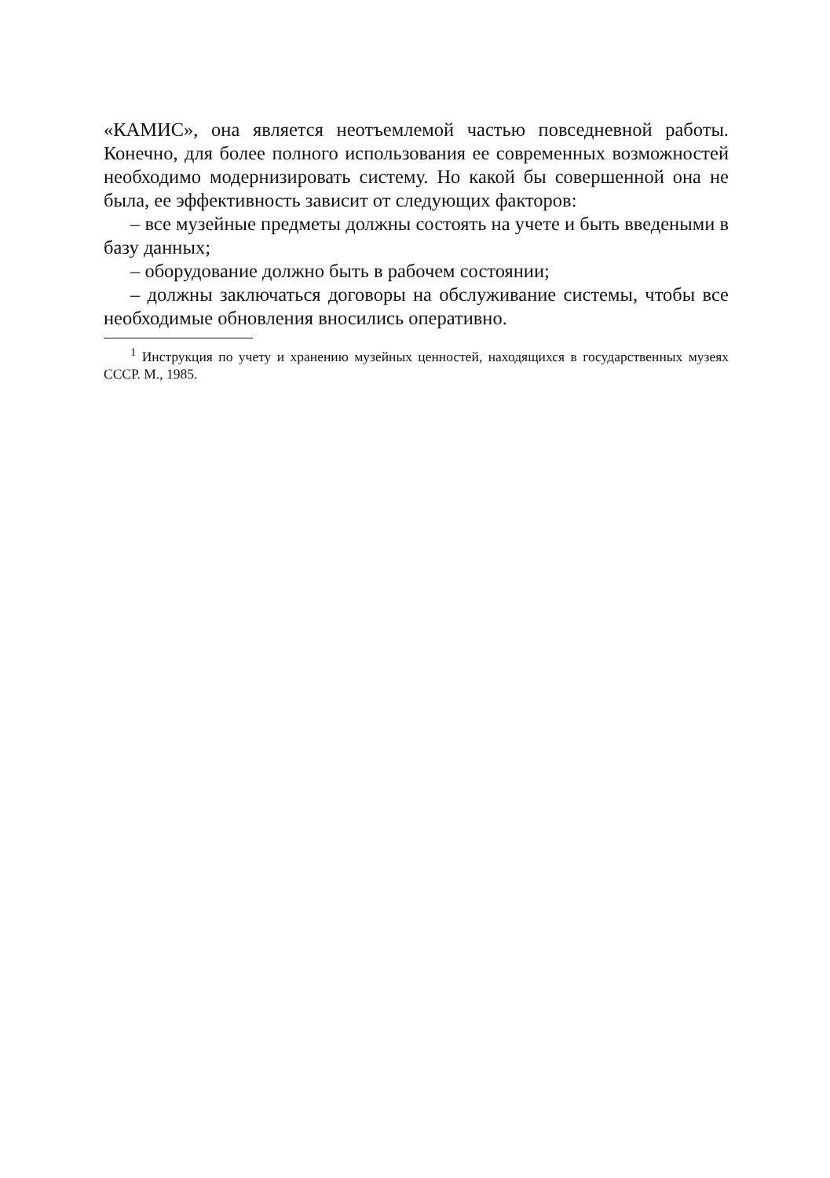«КАМИС», она является неотъемлемой частью повседневной работы. Конечно, для более полного использования ее современных возможностей необходимо модернизировать систему. Но какой бы совершенной она не была, ее эффективность зависит от следующих факторов:
– все музейные предметы должны состоять на учете и быть введеными в базу данных;
– оборудование должно быть в рабочем состоянии;
– должны заключаться договоры на обслуживание системы, чтобы все необходимые обновления вносились оперативно.
<sup>1</sup> Инструкция по учету и хранению музейных ценностей, находящихся в государственных музеях СССР. М., 1985.